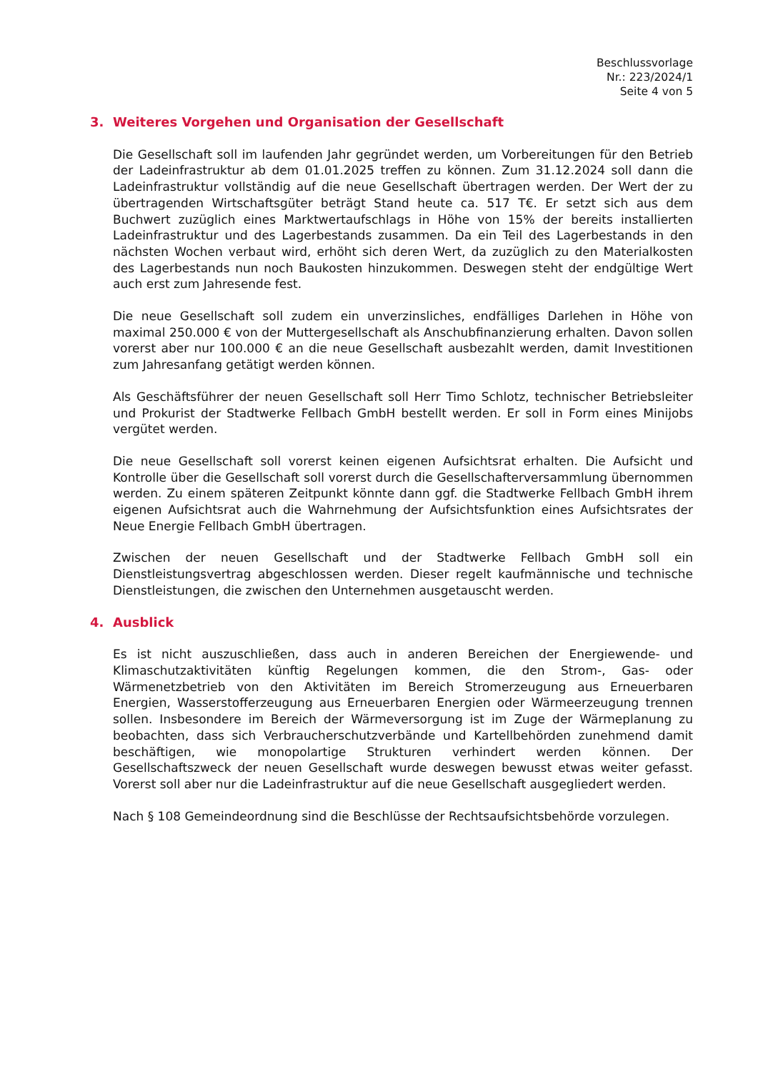Beschlussvorlage
Nr.: 223/2024/1
Seite 4 von 5
3. Weiteres Vorgehen und Organisation der Gesellschaft
Die Gesellschaft soll im laufenden Jahr gegründet werden, um Vorbereitungen für den Betrieb der Ladeinfrastruktur ab dem 01.01.2025 treffen zu können. Zum 31.12.2024 soll dann die Ladeinfrastruktur vollständig auf die neue Gesellschaft übertragen werden. Der Wert der zu übertragenden Wirtschaftsgüter beträgt Stand heute ca. 517 T€. Er setzt sich aus dem Buchwert zuzüglich eines Marktwertaufschlags in Höhe von 15% der bereits installierten Ladeinfrastruktur und des Lagerbestands zusammen. Da ein Teil des Lagerbestands in den nächsten Wochen verbaut wird, erhöht sich deren Wert, da zuzüglich zu den Materialkosten des Lagerbestands nun noch Baukosten hinzukommen. Deswegen steht der endgültige Wert auch erst zum Jahresende fest.
Die neue Gesellschaft soll zudem ein unverzinsliches, endfälliges Darlehen in Höhe von maximal 250.000 € von der Muttergesellschaft als Anschubfinanzierung erhalten. Davon sollen vorerst aber nur 100.000 € an die neue Gesellschaft ausbezahlt werden, damit Investitionen zum Jahresanfang getätigt werden können.
Als Geschäftsführer der neuen Gesellschaft soll Herr Timo Schlotz, technischer Betriebsleiter und Prokurist der Stadtwerke Fellbach GmbH bestellt werden. Er soll in Form eines Minijobs vergütet werden.
Die neue Gesellschaft soll vorerst keinen eigenen Aufsichtsrat erhalten. Die Aufsicht und Kontrolle über die Gesellschaft soll vorerst durch die Gesellschafterversammlung übernommen werden. Zu einem späteren Zeitpunkt könnte dann ggf. die Stadtwerke Fellbach GmbH ihrem eigenen Aufsichtsrat auch die Wahrnehmung der Aufsichtsfunktion eines Aufsichtsrates der Neue Energie Fellbach GmbH übertragen.
Zwischen der neuen Gesellschaft und der Stadtwerke Fellbach GmbH soll ein Dienstleistungsvertrag abgeschlossen werden. Dieser regelt kaufmännische und technische Dienstleistungen, die zwischen den Unternehmen ausgetauscht werden.
4. Ausblick
Es ist nicht auszuschließen, dass auch in anderen Bereichen der Energiewende- und Klimaschutzaktivitäten künftig Regelungen kommen, die den Strom-, Gas- oder Wärmenetzbetrieb von den Aktivitäten im Bereich Stromerzeugung aus Erneuerbaren Energien, Wasserstofferzeugung aus Erneuerbaren Energien oder Wärmeerzeugung trennen sollen. Insbesondere im Bereich der Wärmeversorgung ist im Zuge der Wärmeplanung zu beobachten, dass sich Verbraucherschutzverbände und Kartellbehörden zunehmend damit beschäftigen, wie monopolartige Strukturen verhindert werden können. Der Gesellschaftszweck der neuen Gesellschaft wurde deswegen bewusst etwas weiter gefasst. Vorerst soll aber nur die Ladeinfrastruktur auf die neue Gesellschaft ausgegliedert werden.
Nach § 108 Gemeindeordnung sind die Beschlüsse der Rechtsaufsichtsbehörde vorzulegen.